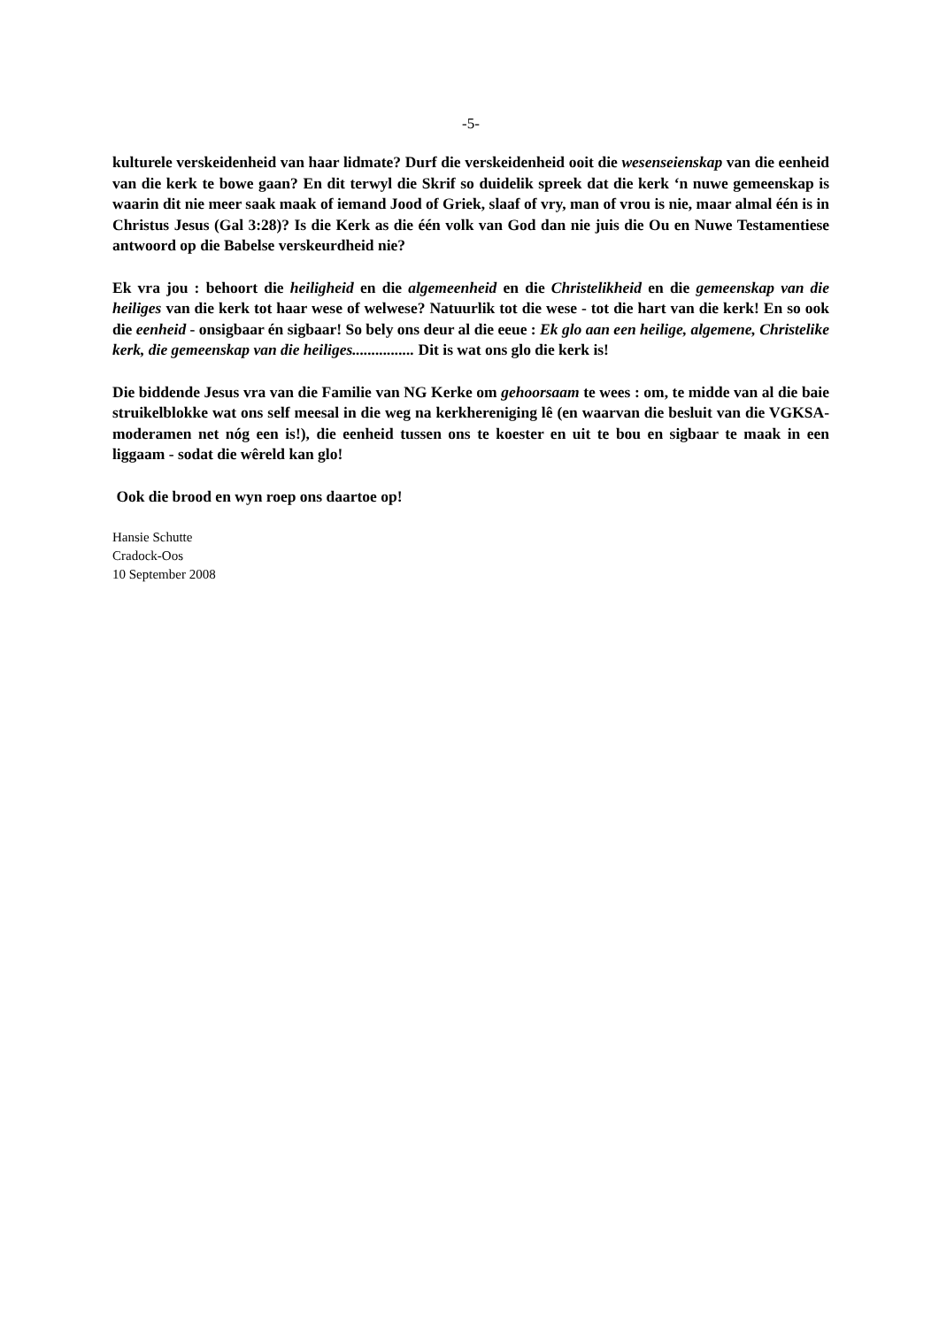-5-
kulturele verskeidenheid van haar lidmate? Durf die verskeidenheid ooit die wesenseienskap van die eenheid van die kerk te bowe gaan? En dit terwyl die Skrif so duidelik spreek dat die kerk ‘n nuwe gemeenskap is waarin dit nie meer saak maak of iemand Jood of Griek, slaaf of vry, man of vrou is nie, maar almal één is in Christus Jesus (Gal 3:28)? Is die Kerk as die één volk van God dan nie juis die Ou en Nuwe Testamentiese antwoord op die Babelse verskeurdheid nie?
Ek vra jou : behoort die heiligheid en die algemeenheid en die Christelikheid en die gemeenskap van die heiliges van die kerk tot haar wese of welwese? Natuurlik tot die wese - tot die hart van die kerk! En so ook die eenheid - onsigbaar én sigbaar! So bely ons deur al die eeue : Ek glo aan een heilige, algemene, Christelike kerk, die gemeenskap van die heiliges................ Dit is wat ons glo die kerk is!
Die biddende Jesus vra van die Familie van NG Kerke om gehoorsaam te wees : om, te midde van al die baie struikelblokke wat ons self meesal in die weg na kerkhereniging lê (en waarvan die besluit van die VGKSA-moderamen net nóg een is!), die eenheid tussen ons te koester en uit te bou en sigbaar te maak in een liggaam - sodat die wêreld kan glo!
Ook die brood en wyn roep ons daartoe op!
Hansie Schutte
Cradock-Oos
10 September 2008